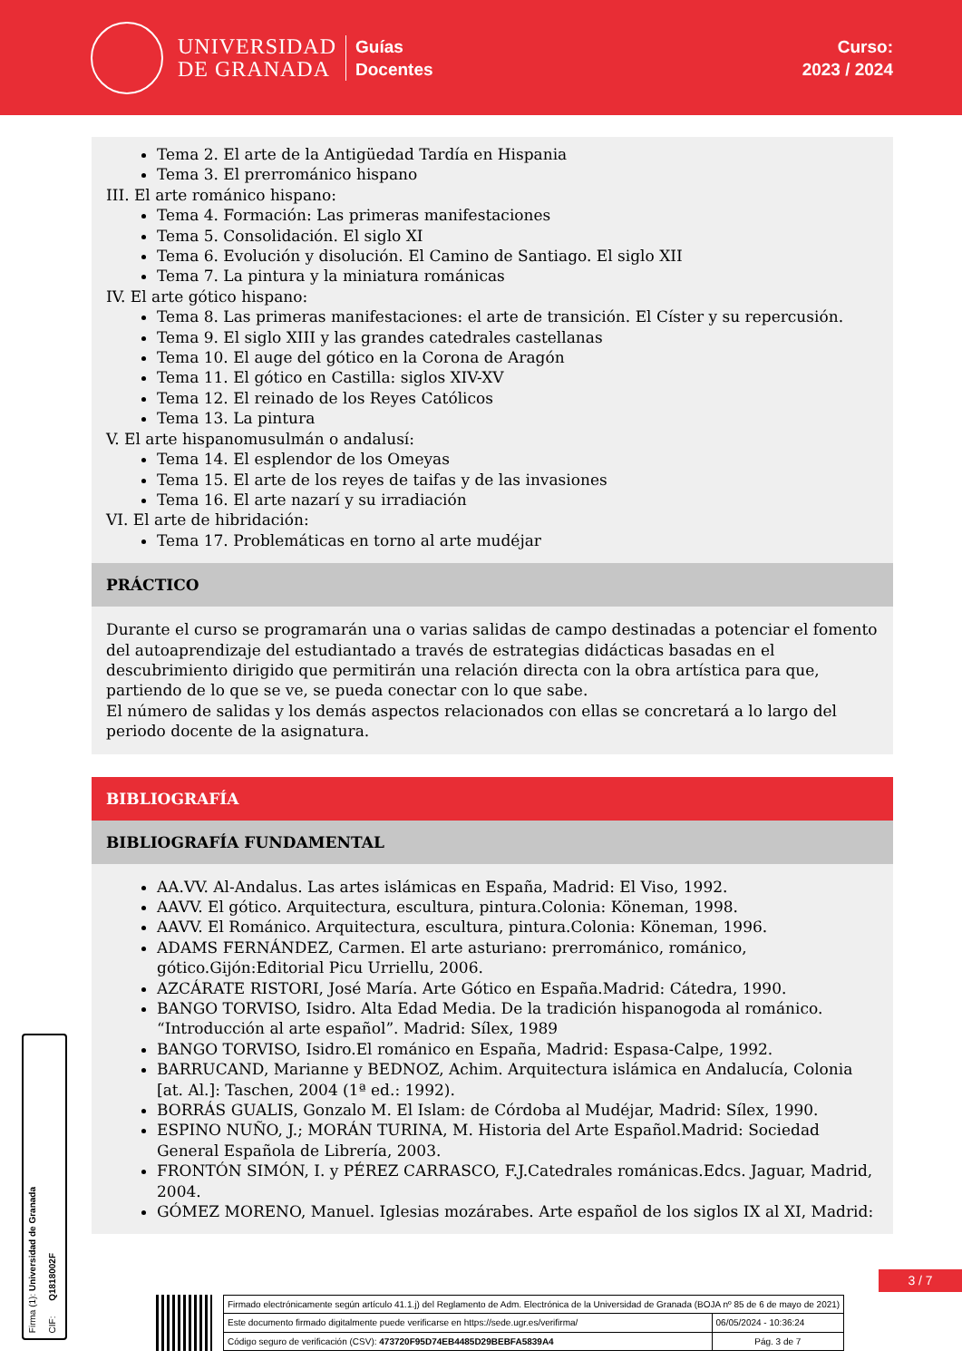UNIVERSIDAD
DE GRANADA
Guías
Docentes
Curso:
2023 / 2024
Tema 2. El arte de la Antigüedad Tardía en Hispania
Tema 3. El prerrománico hispano
III. El arte románico hispano:
Tema 4. Formación: Las primeras manifestaciones
Tema 5. Consolidación. El siglo XI
Tema 6. Evolución y disolución. El Camino de Santiago. El siglo XII
Tema 7. La pintura y la miniatura románicas
IV. El arte gótico hispano:
Tema 8. Las primeras manifestaciones: el arte de transición. El Císter y su repercusión.
Tema 9. El siglo XIII y las grandes catedrales castellanas
Tema 10. El auge del gótico en la Corona de Aragón
Tema 11. El gótico en Castilla: siglos XIV-XV
Tema 12. El reinado de los Reyes Católicos
Tema 13. La pintura
V. El arte hispanomusulmán o andalusí:
Tema 14. El esplendor de los Omeyas
Tema 15. El arte de los reyes de taifas y de las invasiones
Tema 16. El arte nazarí y su irradiación
VI. El arte de hibridación:
Tema 17. Problemáticas en torno al arte mudéjar
PRÁCTICO
Durante el curso se programarán una o varias salidas de campo destinadas a potenciar el fomento del autoaprendizaje del estudiantado a través de estrategias didácticas basadas en el descubrimiento dirigido que permitirán una relación directa con la obra artística para que, partiendo de lo que se ve, se pueda conectar con lo que sabe.
El número de salidas y los demás aspectos relacionados con ellas se concretará a lo largo del periodo docente de la asignatura.
BIBLIOGRAFÍA
BIBLIOGRAFÍA FUNDAMENTAL
AA.VV. Al-Andalus. Las artes islámicas en España, Madrid: El Viso, 1992.
AAVV. El gótico. Arquitectura, escultura, pintura.Colonia: Köneman, 1998.
AAVV. El Románico. Arquitectura, escultura, pintura.Colonia: Köneman, 1996.
ADAMS FERNÁNDEZ, Carmen. El arte asturiano: prerrománico, románico, gótico.Gijón:Editorial Picu Urriellu, 2006.
AZCÁRATE RISTORI, José María. Arte Gótico en España.Madrid: Cátedra, 1990.
BANGO TORVISO, Isidro. Alta Edad Media. De la tradición hispanogoda al románico. “Introducción al arte español”. Madrid: Sílex, 1989
BANGO TORVISO, Isidro.El románico en España, Madrid: Espasa-Calpe, 1992.
BARRUCAND, Marianne y BEDNOZ, Achim. Arquitectura islámica en Andalucía, Colonia [at. Al.]: Taschen, 2004 (1ª ed.: 1992).
BORRÁS GUALIS, Gonzalo M. El Islam: de Córdoba al Mudéjar, Madrid: Sílex, 1990.
ESPINO NUÑO, J.; MORÁN TURINA, M. Historia del Arte Español.Madrid: Sociedad General Española de Librería, 2003.
FRONTÓN SIMÓN, I. y PÉREZ CARRASCO, F.J.Catedrales románicas.Edcs. Jaguar, Madrid, 2004.
GÓMEZ MORENO, Manuel. Iglesias mozárabes. Arte español de los siglos IX al XI, Madrid:
Firma (1): Universidad de Granada
CIF: Q1818002F
3 / 7
| Firmado electrónicamente según artículo 41.1.j) del Reglamento de Adm. Electrónica de la Universidad de Granada (BOJA nº 85 de 6 de mayo de 2021) | |
| Este documento firmado digitalmente puede verificarse en https://sede.ugr.es/verifirma/ | 06/05/2024 - 10:36:24 |
| Código seguro de verificación (CSV): 473720F95D74EB4485D29BEBFA5839A4 | Pág. 3 de 7 |